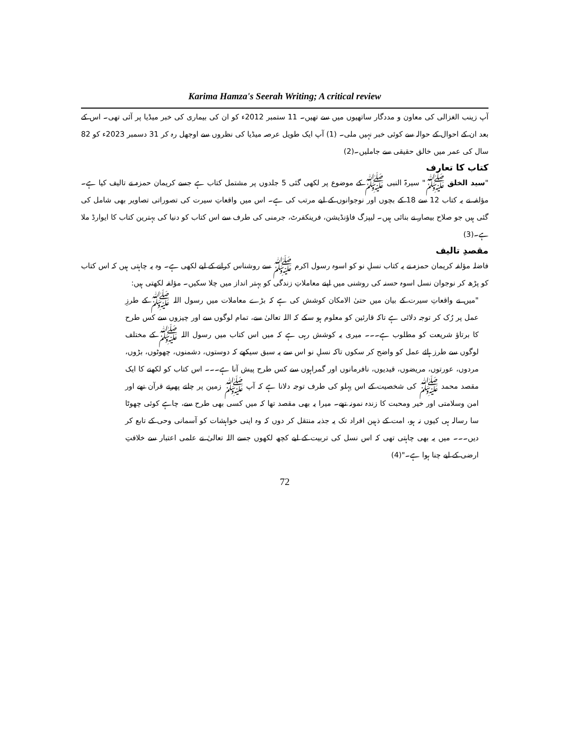Karima Hamza's Seerah Writing; A critical review
آپ زینب الغزالی کی معاون و مددگار ساتھیوں میں سے تھیں۔ 11 ستمبر 2012ء کو ان کی بیماری کی خبر میڈیا پر آئی تھی۔ اس کے بعد ان کے احوال کے حوالہ سے کوئی خبر نہیں ملی۔ (1) آپ ایک طویل عرصہ میڈیا کی نظروں سے اوجھل رہ کر 31 دسمبر 2023ء کو 82 سال کی عمر میں خالق حقیقی سے جاملیں۔(2)
کتاب کا تعارف
"سید الخلق ﷺ" سیرۃ النبی ﷺ کے موضوع پر لکھی گئی 5 جلدوں پر مشتمل کتاب ہے جسے کریمان حمزہ نے تالیف کیا ہے۔ مؤلفہ نے یہ کتاب 12 سے 18 کے بچوں اور نوجوانوں کے لیے مرتب کی ہے۔ اس میں واقعاتِ سیرت کی تصوراتی تصاویر بھی شامل کی گئی ہیں جو صلاح بیصار نے بنائی ہیں۔ لیپزگ فاؤنڈیشن، فرینکفرٹ، جرمنی کی طرف سے اس کتاب کو دنیا کی بہترین کتاب کا ایوارڈ ملا ہے۔(3)
مقصدِ تالیف
فاضلہ مؤلفہ کریمان حمزہ نے یہ کتاب نسلِ نو کو اسوہ رسول اکرم ﷺ سے روشناس کرانے کے لیے لکھی ہے۔ وہ یہ چاہتی ہیں کہ اس کتاب کو پڑھ کر نوجوان نسل اسوہ حسنہ کی روشنی میں اپنے معاملاتِ زندگی کو بہتر انداز میں چلا سکیں۔ مؤلفہ لکھتی ہیں:
"میں نے واقعاتِ سیرت کے بیان میں حتیٰ الامکان کوشش کی ہے کہ بڑے معاملات میں رسول اللہ ﷺ کے طرزِ عمل پر رُک کر توجہ دلائی ہے تاکہ قارئین کو معلوم ہو سکے کہ اللہ تعالیٰ سے، تمام لوگوں سے اور چیزوں سے کس طرح کا برتاؤ شریعت کو مطلوب ہے۔۔۔ میری یہ کوشش رہی ہے کہ میں اس کتاب میں رسول اللہ ﷺ کے مختلف لوگوں سے طرز ہائے عمل کو واضح کر سکوں تاکہ نسلِ نو اس سے یہ سبق سیکھے کہ دوستوں، دشمنوں، چھوٹوں، بڑوں، مردوں، عورتوں، مریضوں، قیدیوں، نافرمانوں اور گمراہوں سے کس طرح پیش آنا ہے۔۔۔ اس کتاب کو لکھنے کا ایک مقصد محمد ﷺ کی شخصیت کے اس پہلو کی طرف توجہ دلانا ہے کہ آپ ﷺ زمین پر چلتے پھرتے قرآن تھے اور امن وسلامتی اور خیر ومحبت کا زندہ نمونہ تھے۔ میرا یہ بھی مقصد تھا کہ میں کسی بھی طرح سے، چاہے کوئی چھوٹا سا رسالہ ہی کیوں نہ ہو، امت کے ذہین افراد تک یہ جذبہ منتقل کر دوں کہ وہ اپنی خواہشات کو آسمانی وحی کے تابع کر دیں۔۔۔ میں یہ بھی چاہتی تھی کہ اس نسل کی تربیت کے لیے کچھ لکھوں جسے اللہ تعالیٰ نے علمی اعتبار سے خلافتِ ارضی کے لیے چنا ہوا ہے۔"(4)
72